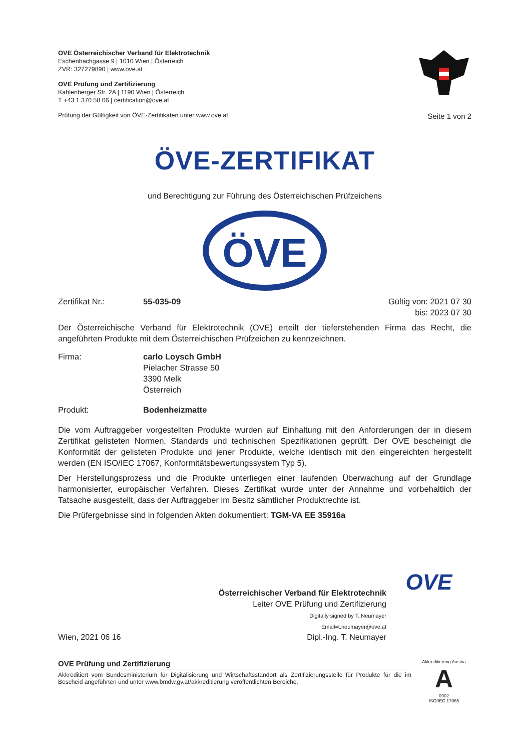OVE Österreichischer Verband für Elektrotechnik
Eschenbachgasse 9 | 1010 Wien | Österreich
ZVR: 327279890 | www.ove.at
OVE Prüfung und Zertifizierung
Kahlenberger Str. 2A | 1190 Wien | Österreich
T +43 1 370 58 06 | certification@ove.at
Prüfung der Gültigkeit von ÖVE-Zertifikaten unter www.ove.at
Seite 1 von 2
ÖVE-ZERTIFIKAT
und Berechtigung zur Führung des Österreichischen Prüfzeichens
ÖVE
Zertifikat Nr.: 55-035-09 Gültig von: 2021 07 30
bis: 2023 07 30
Der Österreichische Verband für Elektrotechnik (OVE) erteilt der tieferstehenden Firma das Recht, die angeführten Produkte mit dem Österreichischen Prüfzeichen zu kennzeichnen.
Firma: carlo Loysch GmbH
Pielacher Strasse 50
3390 Melk
Österreich
Produkt: Bodenheizmatte
Die vom Auftraggeber vorgestellten Produkte wurden auf Einhaltung mit den Anforderungen der in diesem Zertifikat gelisteten Normen, Standards und technischen Spezifikationen geprüft. Der OVE bescheinigt die Konformität der gelisteten Produkte und jener Produkte, welche identisch mit den eingereichten hergestellt werden (EN ISO/IEC 17067, Konformitätsbewertungssystem Typ 5).
Der Herstellungsprozess und die Produkte unterliegen einer laufenden Überwachung auf der Grundlage harmonisierter, europäischer Verfahren. Dieses Zertifikat wurde unter der Annahme und vorbehaltlich der Tatsache ausgestellt, dass der Auftraggeber im Besitz sämtlicher Produktrechte ist.
Die Prüfergebnisse sind in folgenden Akten dokumentiert: TGM-VA EE 35916a
Wien, 2021 06 16
Österreichischer Verband für Elektrotechnik
Leiter OVE Prüfung und Zertifizierung
Digitally signed by T. Neumayer
Email=t.neumayer@ove.at
Dipl.-Ing. T. Neumayer
OVE
OVE Prüfung und Zertifizierung
Akkreditiert vom Bundesministerium für Digitalisierung und Wirtschaftsstandort als Zertifizierungsstelle für Produkte für die im Bescheid angeführten und unter www.bmdw.gv.at/akkreditierung veröffentlichten Bereiche.
Akkreditierung Austria
A
0902
ISO/IEC 17065